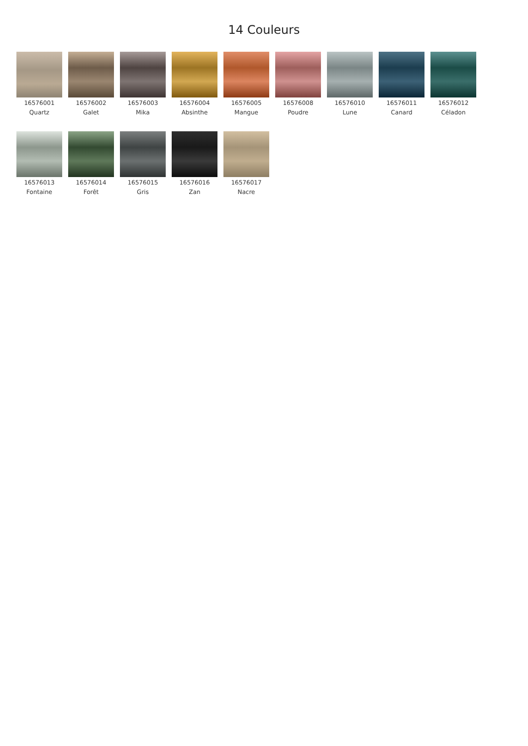14 Couleurs
16576001
Quartz
16576002
Galet
16576003
Mika
16576004
Absinthe
16576005
Mangue
16576008
Poudre
16576010
Lune
16576011
Canard
16576012
Céladon
16576013
Fontaine
16576014
Forêt
16576015
Gris
16576016
Zan
16576017
Nacre